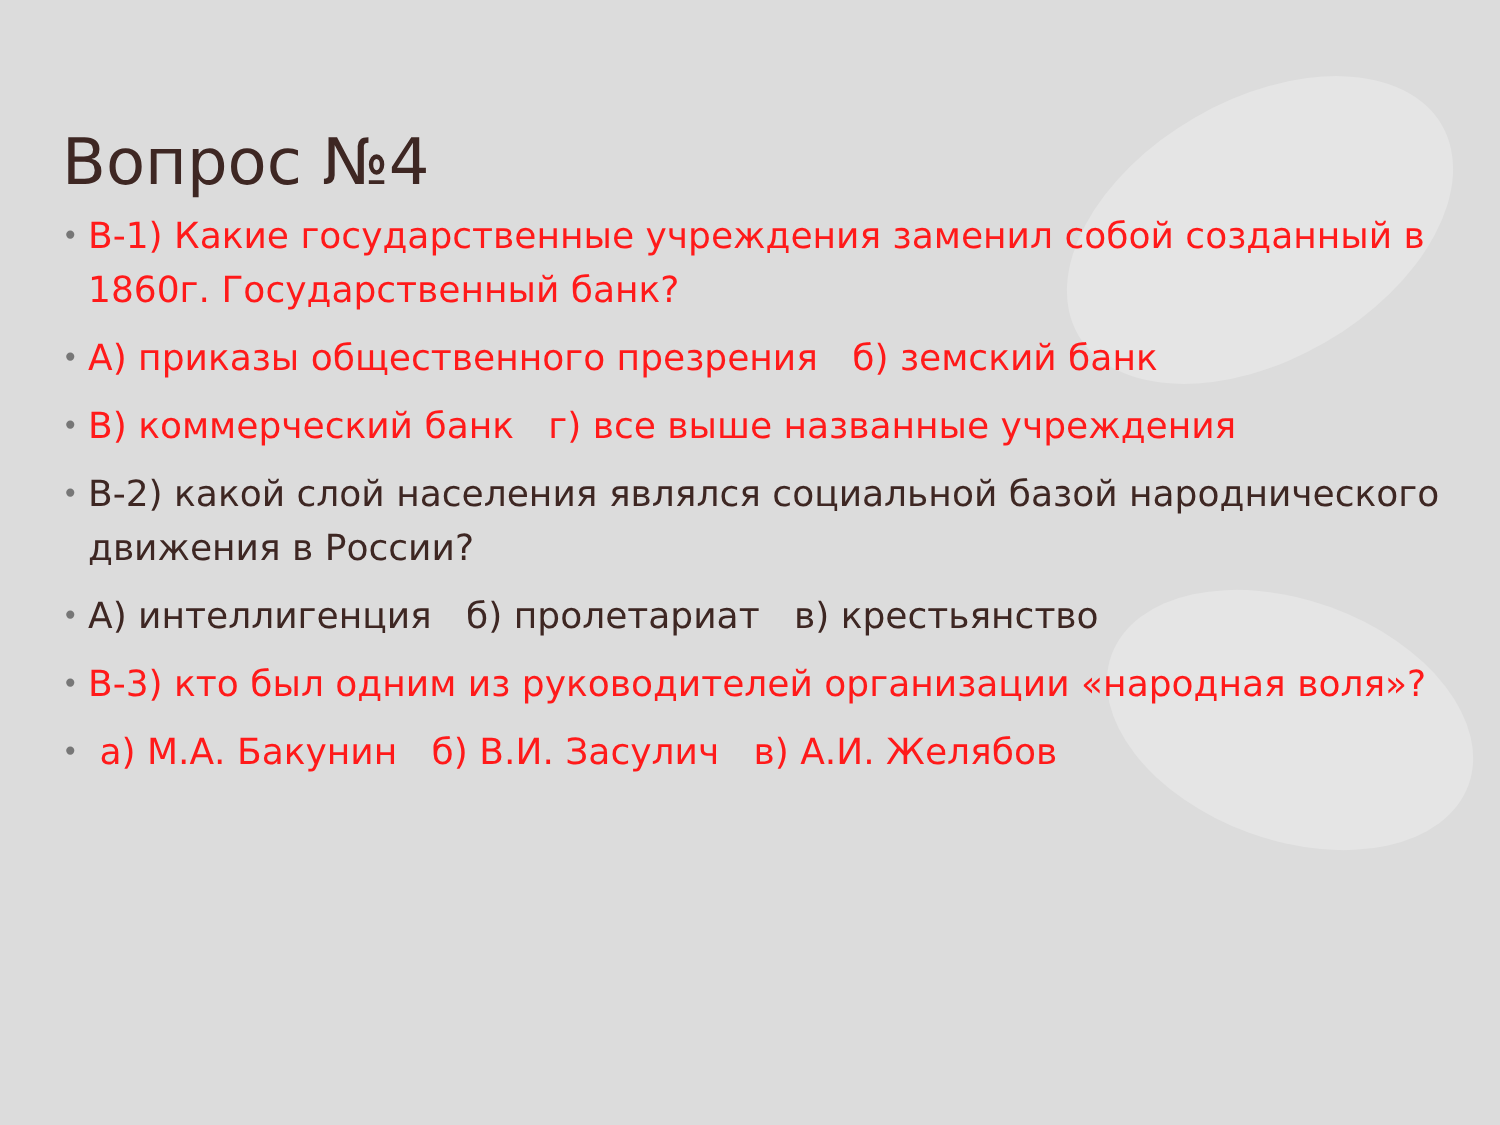Вопрос №4
• В-1) Какие государственные учреждения заменил собой созданный в 1860г. Государственный банк?
• А) приказы общественного презрения б) земский банк
• В) коммерческий банк г) все выше названные учреждения
• В-2) какой слой населения являлся социальной базой народнического движения в России?
• А) интеллигенция б) пролетариат в) крестьянство
• В-3) кто был одним из руководителей организации «народная воля»?
• а) М.А. Бакунин б) В.И. Засулич в) А.И. Желябов